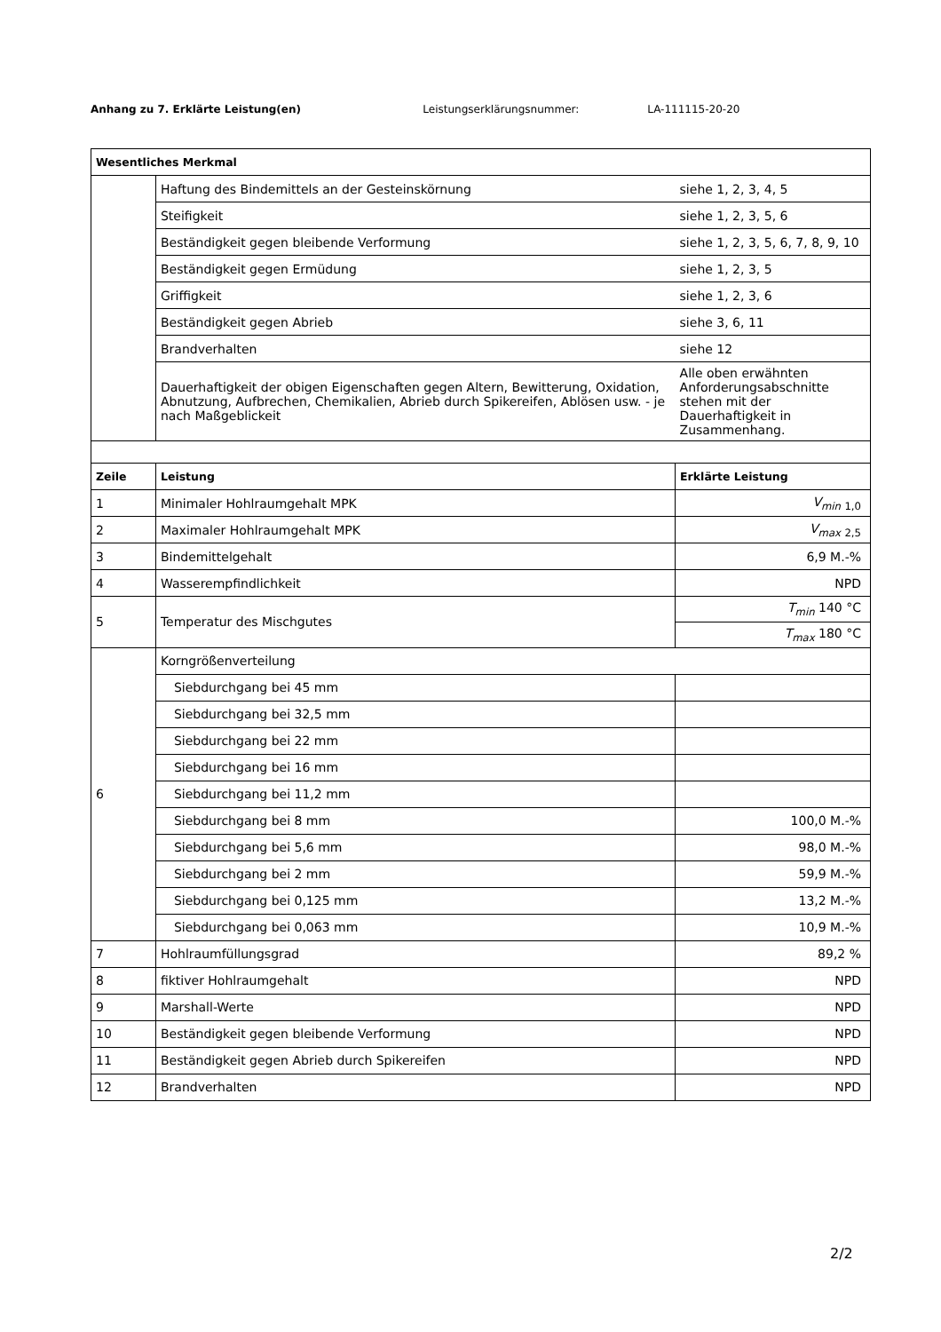Anhang zu 7. Erklärte Leistung(en) Leistungserklärungsnummer: LA-111115-20-20
| Wesentliches Merkmal | | |
| --- | --- | --- |
| | Haftung des Bindemittels an der Gesteinskörnung | siehe 1, 2, 3, 4, 5 |
| | Steifigkeit | siehe 1, 2, 3, 5, 6 |
| | Beständigkeit gegen bleibende Verformung | siehe 1, 2, 3, 5, 6, 7, 8, 9, 10 |
| | Beständigkeit gegen Ermüdung | siehe 1, 2, 3, 5 |
| | Griffigkeit | siehe 1, 2, 3, 6 |
| | Beständigkeit gegen Abrieb | siehe 3, 6, 11 |
| | Brandverhalten | siehe 12 |
| | Dauerhaftigkeit der obigen Eigenschaften gegen Altern, Bewitterung, Oxidation, Abnutzung, Aufbrechen, Chemikalien, Abrieb durch Spikereifen, Ablösen usw. - je nach Maßgeblickeit | Alle oben erwähnten Anforderungsabschnitte stehen mit der Dauerhaftigkeit in Zusammenhang. |
| Zeile | Leistung | Erklärte Leistung |
| 1 | Minimaler Hohlraumgehalt MPK | V<sub>min</sub> <sub>1,0</sub> |
| 2 | Maximaler Hohlraumgehalt MPK | V<sub>max</sub> <sub>2,5</sub> |
| 3 | Bindemittelgehalt | 6,9 M.-% |
| 4 | Wasserempfindlichkeit | NPD |
| 5 | Temperatur des Mischgutes | T<sub>min</sub> 140 °C |
| | | T<sub>max</sub> 180 °C |
| 6 | Korngrößenverteilung | |
| | Siebdurchgang bei 45 mm | |
| | Siebdurchgang bei 32,5 mm | |
| | Siebdurchgang bei 22 mm | |
| | Siebdurchgang bei 16 mm | |
| | Siebdurchgang bei 11,2 mm | |
| | Siebdurchgang bei 8 mm | 100,0 M.-% |
| | Siebdurchgang bei 5,6 mm | 98,0 M.-% |
| | Siebdurchgang bei 2 mm | 59,9 M.-% |
| | Siebdurchgang bei 0,125 mm | 13,2 M.-% |
| | Siebdurchgang bei 0,063 mm | 10,9 M.-% |
| 7 | Hohlraumfüllungsgrad | 89,2 % |
| 8 | fiktiver Hohlraumgehalt | NPD |
| 9 | Marshall-Werte | NPD |
| 10 | Beständigkeit gegen bleibende Verformung | NPD |
| 11 | Beständigkeit gegen Abrieb durch Spikereifen | NPD |
| 12 | Brandverhalten | NPD |
2/2